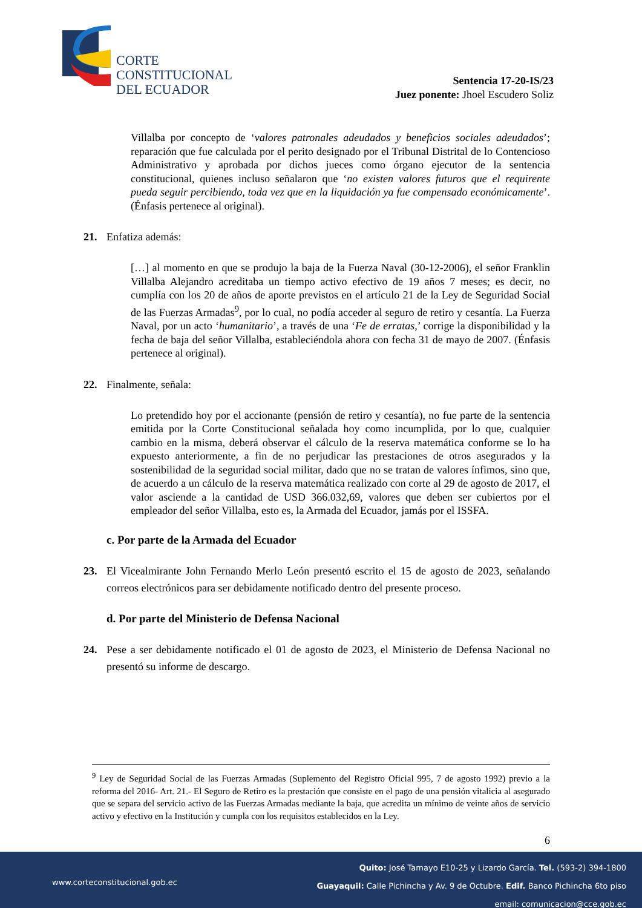CORTE
CONSTITUCIONAL
DEL ECUADOR
Sentencia 17-20-IS/23
Juez ponente: Jhoel Escudero Soliz
Villalba por concepto de ‘valores patronales adeudados y beneficios sociales adeudados’; reparación que fue calculada por el perito designado por el Tribunal Distrital de lo Contencioso Administrativo y aprobada por dichos jueces como órgano ejecutor de la sentencia constitucional, quienes incluso señalaron que ‘no existen valores futuros que el requirente pueda seguir percibiendo, toda vez que en la liquidación ya fue compensado económicamente’. (Énfasis pertenece al original).
21. Enfatiza además:
[…] al momento en que se produjo la baja de la Fuerza Naval (30-12-2006), el señor Franklin Villalba Alejandro acreditaba un tiempo activo efectivo de 19 años 7 meses; es decir, no cumplía con los 20 de años de aporte previstos en el artículo 21 de la Ley de Seguridad Social de las Fuerzas Armadas<sup>9</sup>, por lo cual, no podía acceder al seguro de retiro y cesantía. La Fuerza Naval, por un acto ‘humanitario’, a través de una ‘Fe de erratas,’ corrige la disponibilidad y la fecha de baja del señor Villalba, estableciéndola ahora con fecha 31 de mayo de 2007. (Énfasis pertenece al original).
22. Finalmente, señala:
Lo pretendido hoy por el accionante (pensión de retiro y cesantía), no fue parte de la sentencia emitida por la Corte Constitucional señalada hoy como incumplida, por lo que, cualquier cambio en la misma, deberá observar el cálculo de la reserva matemática conforme se lo ha expuesto anteriormente, a fin de no perjudicar las prestaciones de otros asegurados y la sostenibilidad de la seguridad social militar, dado que no se tratan de valores ínfimos, sino que, de acuerdo a un cálculo de la reserva matemática realizado con corte al 29 de agosto de 2017, el valor asciende a la cantidad de USD 366.032,69, valores que deben ser cubiertos por el empleador del señor Villalba, esto es, la Armada del Ecuador, jamás por el ISSFA.
c. Por parte de la Armada del Ecuador
23. El Vicealmirante John Fernando Merlo León presentó escrito el 15 de agosto de 2023, señalando correos electrónicos para ser debidamente notificado dentro del presente proceso.
d. Por parte del Ministerio de Defensa Nacional
24. Pese a ser debidamente notificado el 01 de agosto de 2023, el Ministerio de Defensa Nacional no presentó su informe de descargo.
<sup>9</sup> Ley de Seguridad Social de las Fuerzas Armadas (Suplemento del Registro Oficial 995, 7 de agosto 1992) previo a la reforma del 2016- Art. 21.- El Seguro de Retiro es la prestación que consiste en el pago de una pensión vitalicia al asegurado que se separa del servicio activo de las Fuerzas Armadas mediante la baja, que acredita un mínimo de veinte años de servicio activo y efectivo en la Institución y cumpla con los requisitos establecidos en la Ley.
6
Quito: José Tamayo E10-25 y Lizardo García. Tel. (593-2) 394-1800
Guayaquil: Calle Pichincha y Av. 9 de Octubre. Edif. Banco Pichincha 6to piso
email: comunicacion@cce.gob.ec
www.corteconstitucional.gob.ec